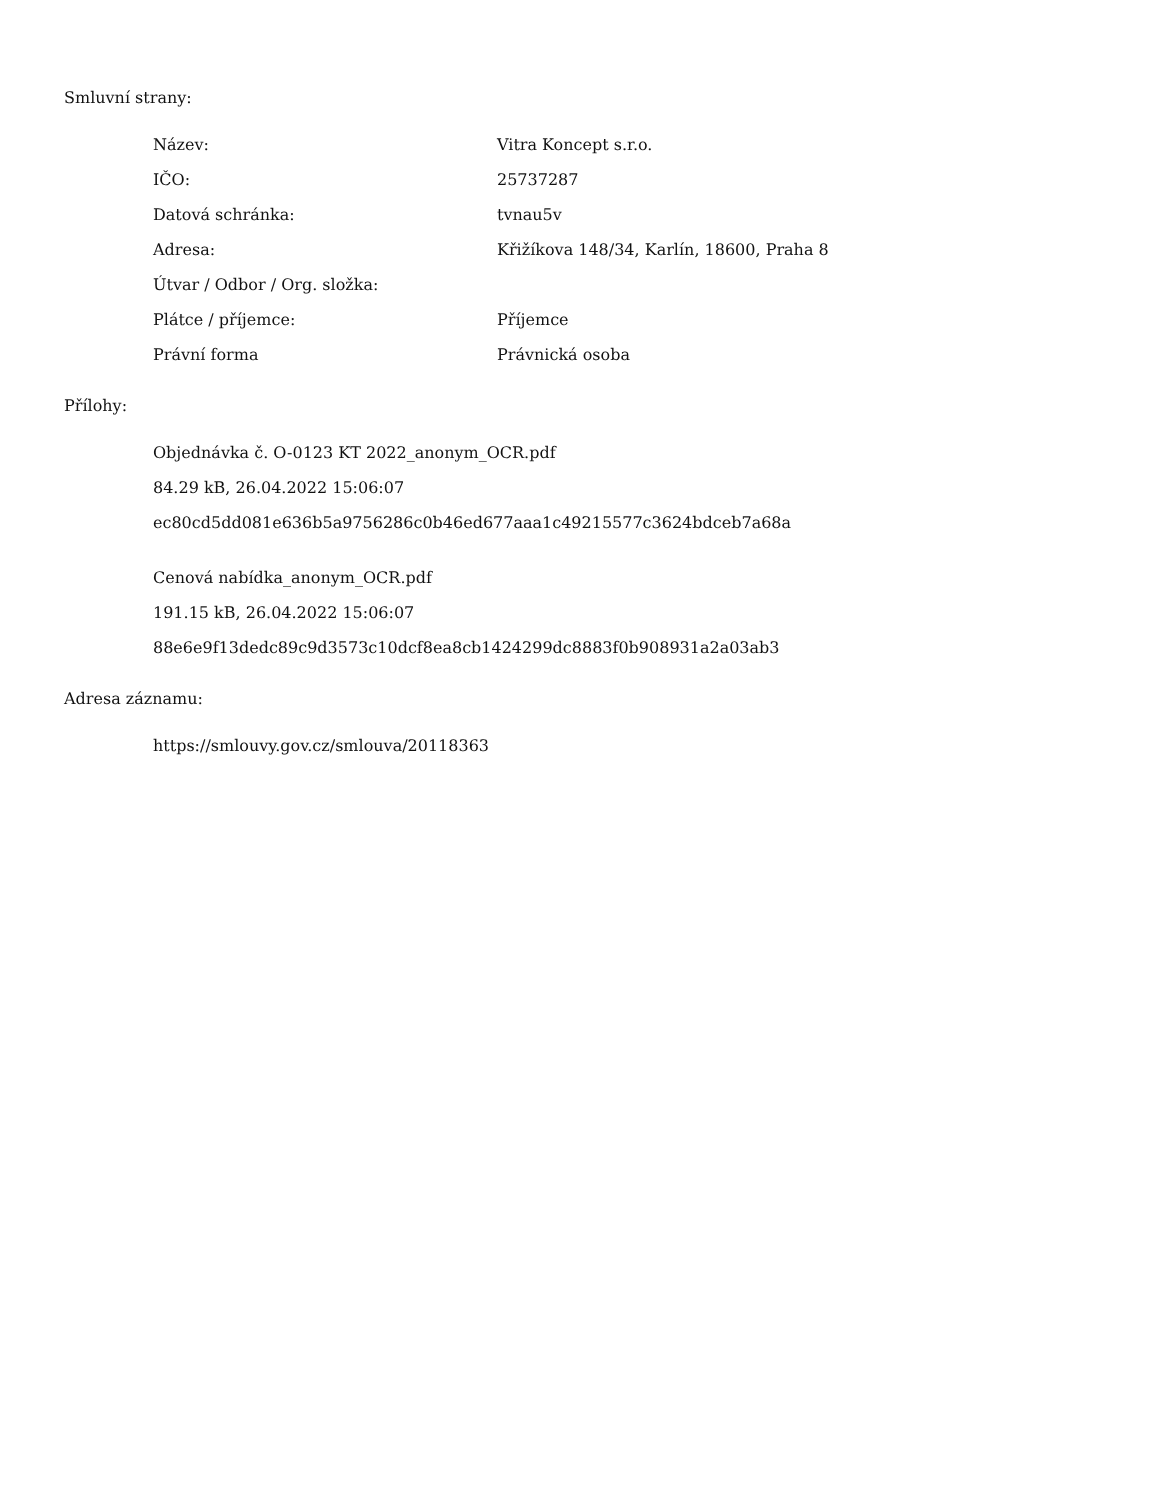Smluvní strany:
| Název: | Vitra Koncept s.r.o. |
| IČO: | 25737287 |
| Datová schránka: | tvnau5v |
| Adresa: | Křižíkova 148/34, Karlín, 18600, Praha 8 |
| Útvar / Odbor / Org. složka: | |
| Plátce / příjemce: | Příjemce |
| Právní forma | Právnická osoba |
Přílohy:
Objednávka č. O-0123 KT 2022_anonym_OCR.pdf
84.29 kB, 26.04.2022 15:06:07
ec80cd5dd081e636b5a9756286c0b46ed677aaa1c49215577c3624bdceb7a68a
Cenová nabídka_anonym_OCR.pdf
191.15 kB, 26.04.2022 15:06:07
88e6e9f13dedc89c9d3573c10dcf8ea8cb1424299dc8883f0b908931a2a03ab3
Adresa záznamu:
https://smlouvy.gov.cz/smlouva/20118363